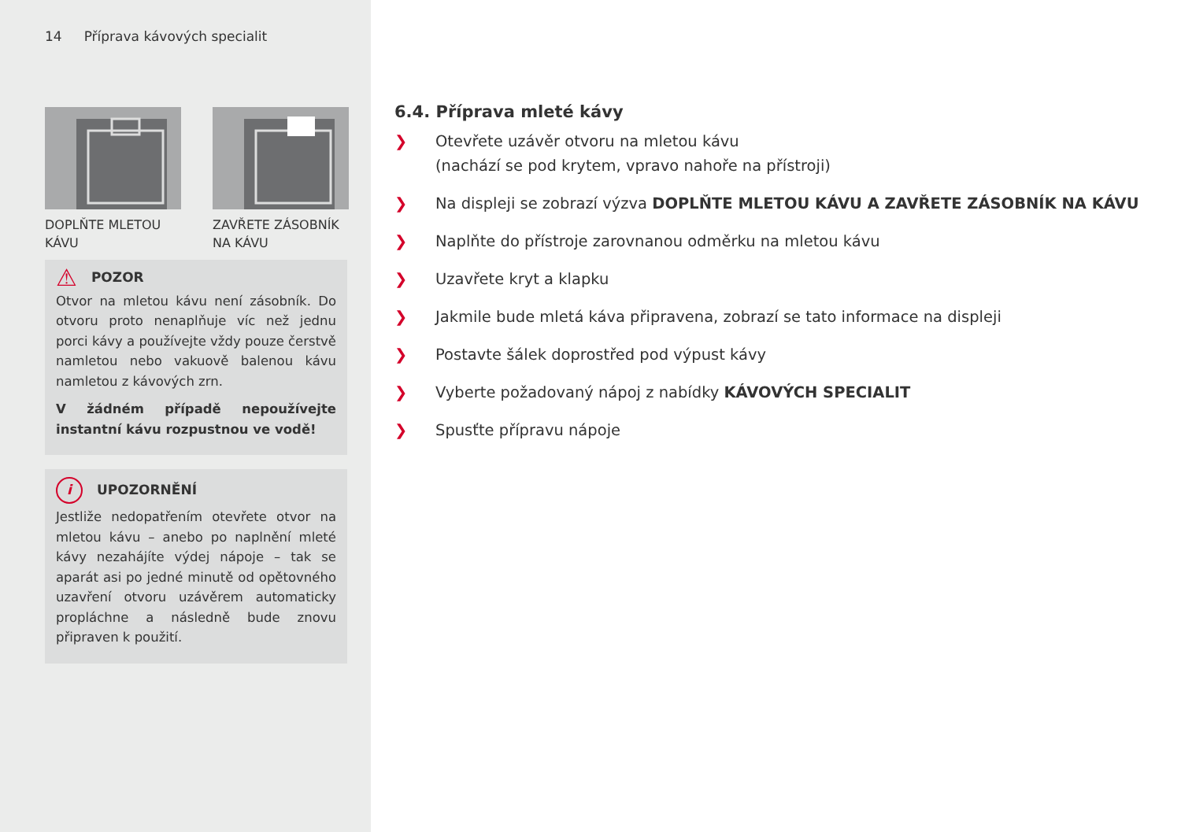14 Příprava kávových specialit
DOPLŇTE MLETOU KÁVU
ZAVŘETE ZÁSOBNÍK NA KÁVU
⚠ POZOR
Otvor na mletou kávu není zásobník. Do otvoru proto nenaplňuje víc než jednu porci kávy a používejte vždy pouze čer­stvě namletou nebo vakuově balenou kávu namletou z kávových zrn.
V žádném případě nepoužívejte instant­ní kávu rozpustnou ve vodě!
i UPOZORNĚNÍ
Jestliže nedopatřením otevřete otvor na mletou kávu – anebo po naplnění mle­té kávy nezahájíte výdej nápoje – tak se aparát asi po jedné minutě od opětov­ného uzavření otvoru uzávěrem automa­ticky propláchne a následně bude znovu připraven k použití.
6.4. Příprava mleté kávy
❯ Otevřete uzávěr otvoru na mletou kávu
(nachází se pod krytem, vpravo nahoře na přístroji)
❯ Na displeji se zobrazí výzva DOPLŇTE MLETOU KÁVU A ZAVŘETE ZÁSOBNÍK NA KÁVU
❯ Naplňte do přístroje zarovnanou odměrku na mletou kávu
❯ Uzavřete kryt a klapku
❯ Jakmile bude mletá káva připravena, zobrazí se tato informace na displeji
❯ Postavte šálek doprostřed pod výpust kávy
❯ Vyberte požadovaný nápoj z nabídky KÁVOVÝCH SPECIALIT
❯ Spusťte přípravu nápoje